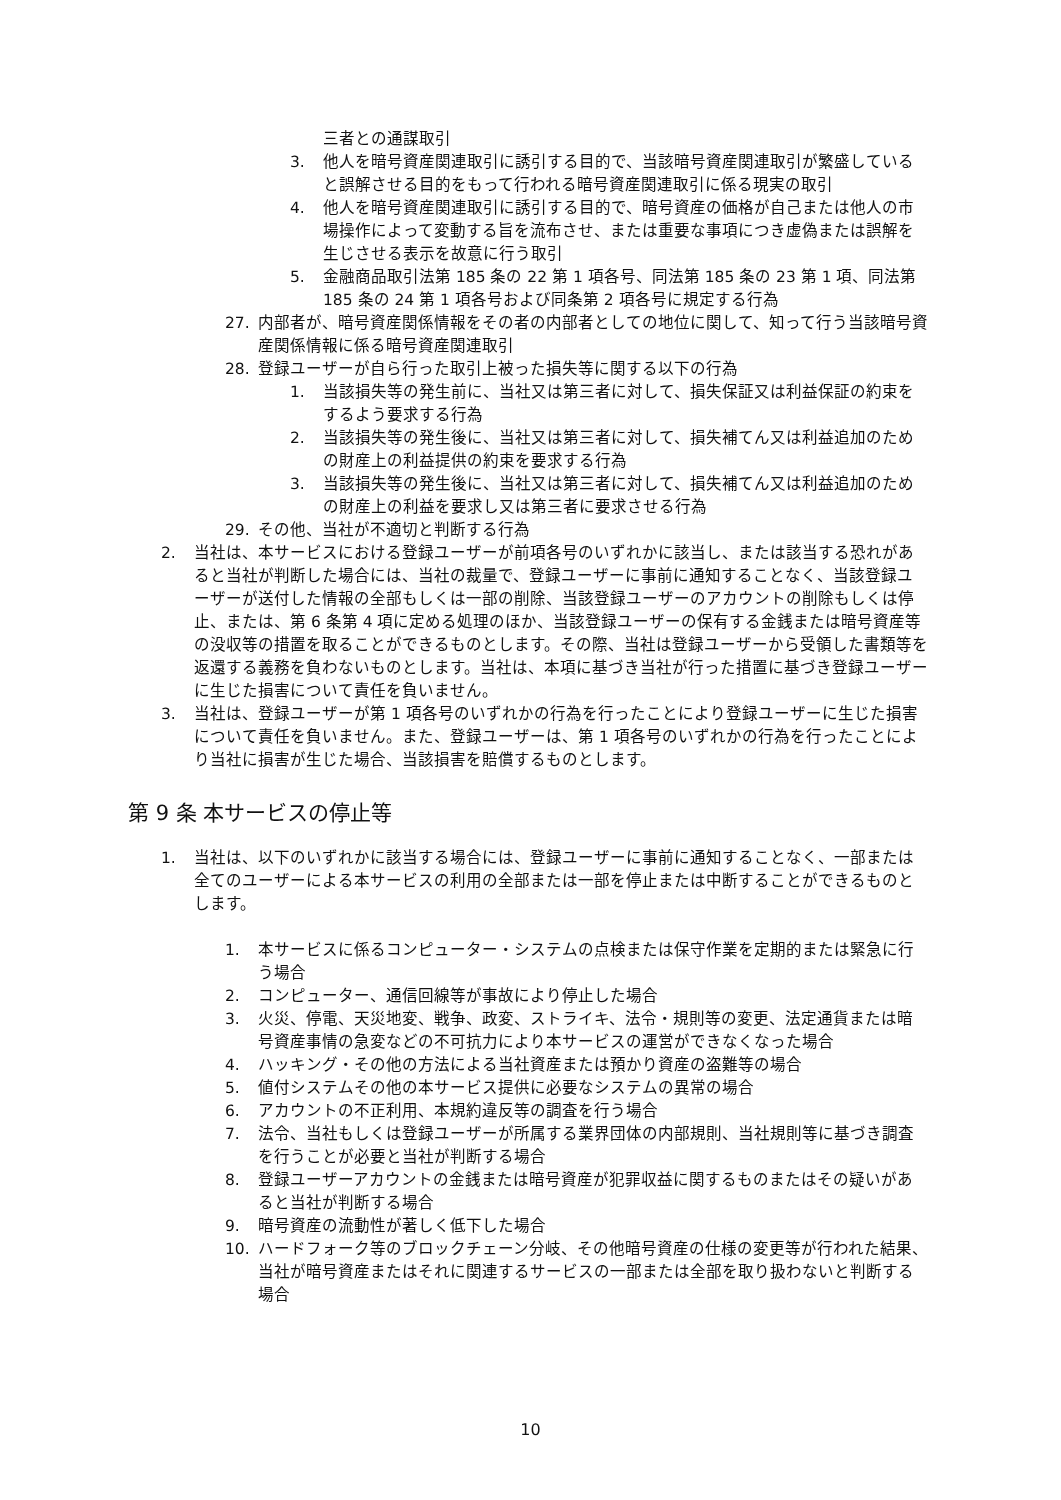三者との通謀取引
3. 他人を暗号資産関連取引に誘引する目的で、当該暗号資産関連取引が繁盛していると誤解させる目的をもって行われる暗号資産関連取引に係る現実の取引
4. 他人を暗号資産関連取引に誘引する目的で、暗号資産の価格が自己または他人の市場操作によって変動する旨を流布させ、または重要な事項につき虚偽または誤解を生じさせる表示を故意に行う取引
5. 金融商品取引法第 185 条の 22 第 1 項各号、同法第 185 条の 23 第 1 項、同法第 185 条の 24 第 1 項各号および同条第 2 項各号に規定する行為
27. 内部者が、暗号資産関係情報をその者の内部者としての地位に関して、知って行う当該暗号資産関係情報に係る暗号資産関連取引
28. 登録ユーザーが自ら行った取引上被った損失等に関する以下の行為
1. 当該損失等の発生前に、当社又は第三者に対して、損失保証又は利益保証の約束をするよう要求する行為
2. 当該損失等の発生後に、当社又は第三者に対して、損失補てん又は利益追加のための財産上の利益提供の約束を要求する行為
3. 当該損失等の発生後に、当社又は第三者に対して、損失補てん又は利益追加のための財産上の利益を要求し又は第三者に要求させる行為
29. その他、当社が不適切と判断する行為
2. 当社は、本サービスにおける登録ユーザーが前項各号のいずれかに該当し、または該当する恐れがあると当社が判断した場合には、当社の裁量で、登録ユーザーに事前に通知することなく、当該登録ユーザーが送付した情報の全部もしくは一部の削除、当該登録ユーザーのアカウントの削除もしくは停止、または、第 6 条第 4 項に定める処理のほか、当該登録ユーザーの保有する金銭または暗号資産等の没収等の措置を取ることができるものとします。その際、当社は登録ユーザーから受領した書類等を返還する義務を負わないものとします。当社は、本項に基づき当社が行った措置に基づき登録ユーザーに生じた損害について責任を負いません。
3. 当社は、登録ユーザーが第 1 項各号のいずれかの行為を行ったことにより登録ユーザーに生じた損害について責任を負いません。また、登録ユーザーは、第 1 項各号のいずれかの行為を行ったことにより当社に損害が生じた場合、当該損害を賠償するものとします。
第 9 条 本サービスの停止等
1. 当社は、以下のいずれかに該当する場合には、登録ユーザーに事前に通知することなく、一部または全てのユーザーによる本サービスの利用の全部または一部を停止または中断することができるものとします。
1. 本サービスに係るコンピューター・システムの点検または保守作業を定期的または緊急に行う場合
2. コンピューター、通信回線等が事故により停止した場合
3. 火災、停電、天災地変、戦争、政変、ストライキ、法令・規則等の変更、法定通貨または暗号資産事情の急変などの不可抗力により本サービスの運営ができなくなった場合
4. ハッキング・その他の方法による当社資産または預かり資産の盗難等の場合
5. 値付システムその他の本サービス提供に必要なシステムの異常の場合
6. アカウントの不正利用、本規約違反等の調査を行う場合
7. 法令、当社もしくは登録ユーザーが所属する業界団体の内部規則、当社規則等に基づき調査を行うことが必要と当社が判断する場合
8. 登録ユーザーアカウントの金銭または暗号資産が犯罪収益に関するものまたはその疑いがあると当社が判断する場合
9. 暗号資産の流動性が著しく低下した場合
10. ハードフォーク等のブロックチェーン分岐、その他暗号資産の仕様の変更等が行われた結果、当社が暗号資産またはそれに関連するサービスの一部または全部を取り扱わないと判断する場合
10